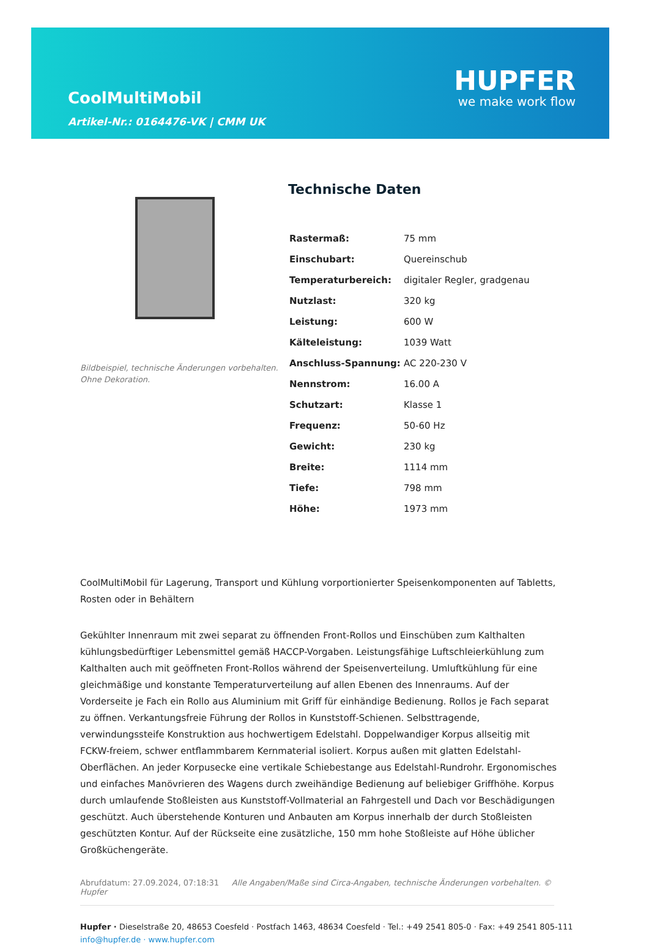CoolMultiMobil
Artikel-Nr.: 0164476-VK | CMM UK
HUPFER
we make work flow
Bildbeispiel, technische Änderungen vorbehalten.
Ohne Dekoration.
Technische Daten
| Rastermaß: | 75 mm |
| Einschubart: | Quereinschub |
| Temperaturbereich: | digitaler Regler, gradgenau |
| Nutzlast: | 320 kg |
| Leistung: | 600 W |
| Kälteleistung: | 1039 Watt |
| Anschluss-Spannung: | AC 220-230 V |
| Nennstrom: | 16.00 A |
| Schutzart: | Klasse 1 |
| Frequenz: | 50-60 Hz |
| Gewicht: | 230 kg |
| Breite: | 1114 mm |
| Tiefe: | 798 mm |
| Höhe: | 1973 mm |
CoolMultiMobil für Lagerung, Transport und Kühlung vorportionierter Speisenkomponenten auf Tabletts, Rosten oder in Behältern
Gekühlter Innenraum mit zwei separat zu öffnenden Front-Rollos und Einschüben zum Kalthalten kühlungsbedürftiger Lebensmittel gemäß HACCP-Vorgaben. Leistungsfähige Luftschleierkühlung zum Kalthalten auch mit geöffneten Front-Rollos während der Speisenverteilung. Umluftkühlung für eine gleichmäßige und konstante Temperaturverteilung auf allen Ebenen des Innenraums. Auf der Vorderseite je Fach ein Rollo aus Aluminium mit Griff für einhändige Bedienung. Rollos je Fach separat zu öffnen. Verkantungsfreie Führung der Rollos in Kunststoff-Schienen. Selbsttragende, verwindungssteife Konstruktion aus hochwertigem Edelstahl. Doppelwandiger Korpus allseitig mit FCKW-freiem, schwer entflammbarem Kernmaterial isoliert. Korpus außen mit glatten Edelstahl-Oberflächen. An jeder Korpusecke eine vertikale Schiebestange aus Edelstahl-Rundrohr. Ergonomisches und einfaches Manövrieren des Wagens durch zweihändige Bedienung auf beliebiger Griffhöhe. Korpus durch umlaufende Stoßleisten aus Kunststoff-Vollmaterial an Fahrgestell und Dach vor Beschädigungen geschützt. Auch überstehende Konturen und Anbauten am Korpus innerhalb der durch Stoßleisten geschützten Kontur. Auf der Rückseite eine zusätzliche, 150 mm hohe Stoßleiste auf Höhe üblicher Großküchengeräte.
Abrufdatum: 27.09.2024, 07:18:31 Alle Angaben/Maße sind Circa-Angaben, technische Änderungen vorbehalten. © Hupfer
Hupfer · Dieselstraße 20, 48653 Coesfeld · Postfach 1463, 48634 Coesfeld · Tel.: +49 2541 805-0 · Fax: +49 2541 805-111
info@hupfer.de · www.hupfer.com